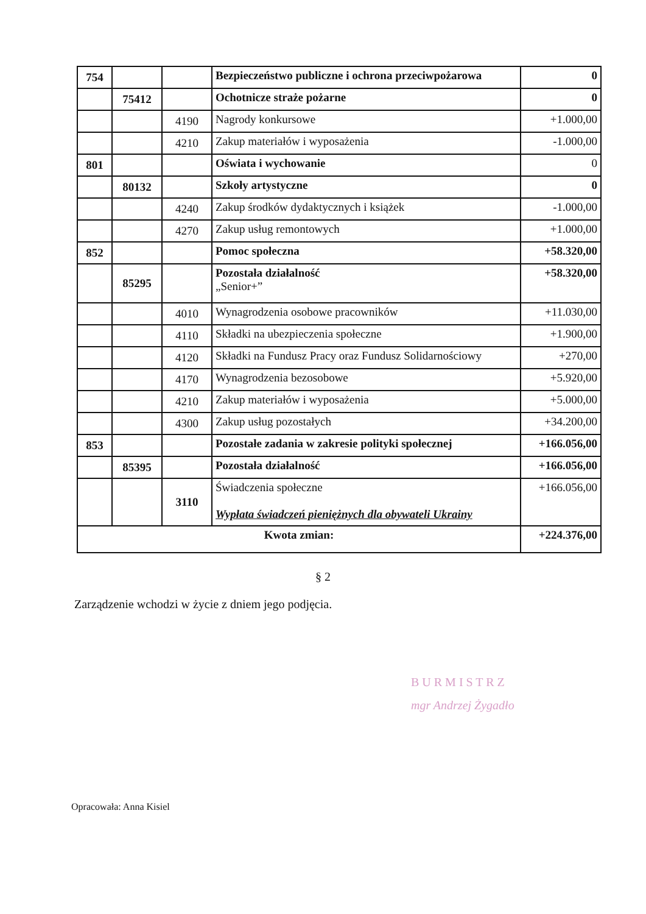| 754 | | | Bezpieczeństwo publiczne i ochrona przeciwpożarowa | 0 |
| | 75412 | | Ochotnicze straże pożarne | 0 |
| | | 4190 | Nagrody konkursowe | +1.000,00 |
| | | 4210 | Zakup materiałów i wyposażenia | -1.000,00 |
| 801 | | | Oświata i wychowanie | 0 |
| | 80132 | | Szkoły artystyczne | 0 |
| | | 4240 | Zakup środków dydaktycznych i książek | -1.000,00 |
| | | 4270 | Zakup usług remontowych | +1.000,00 |
| 852 | | | Pomoc społeczna | +58.320,00 |
| | 85295 | | Pozostała działalność „Senior+” | +58.320,00 |
| | | 4010 | Wynagrodzenia osobowe pracowników | +11.030,00 |
| | | 4110 | Składki na ubezpieczenia społeczne | +1.900,00 |
| | | 4120 | Składki na Fundusz Pracy oraz Fundusz Solidarnościowy | +270,00 |
| | | 4170 | Wynagrodzenia bezosobowe | +5.920,00 |
| | | 4210 | Zakup materiałów i wyposażenia | +5.000,00 |
| | | 4300 | Zakup usług pozostałych | +34.200,00 |
| 853 | | | Pozostałe zadania w zakresie polityki społecznej | +166.056,00 |
| | 85395 | | Pozostała działalność | +166.056,00 |
| | | 3110 | Świadczenia społeczne Wypłata świadczeń pieniężnych dla obywateli Ukrainy | +166.056,00 |
| Kwota zmian: | | | | +224.376,00 |
§ 2
Zarządzenie wchodzi w życie z dniem jego podjęcia.
B U R M I S T R Z
mgr Andrzej Żygadło
Opracowała: Anna Kisiel